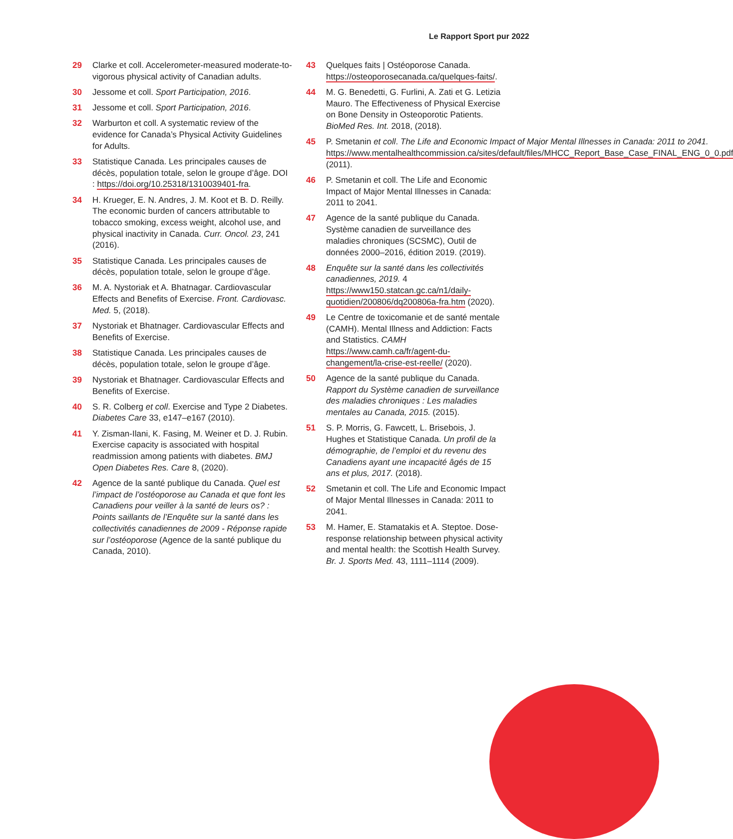Le Rapport Sport pur 2022
29 Clarke et coll. Accelerometer-measured moderate-to-vigorous physical activity of Canadian adults.
30 Jessome et coll. Sport Participation, 2016.
31 Jessome et coll. Sport Participation, 2016.
32 Warburton et coll. A systematic review of the evidence for Canada’s Physical Activity Guidelines for Adults.
33 Statistique Canada. Les principales causes de décès, population totale, selon le groupe d’âge. DOI : https://doi.org/10.25318/1310039401-fra.
34 H. Krueger, E. N. Andres, J. M. Koot et B. D. Reilly. The economic burden of cancers attributable to tobacco smoking, excess weight, alcohol use, and physical inactivity in Canada. Curr. Oncol. 23, 241 (2016).
35 Statistique Canada. Les principales causes de décès, population totale, selon le groupe d’âge.
36 M. A. Nystoriak et A. Bhatnagar. Cardiovascular Effects and Benefits of Exercise. Front. Cardiovasc. Med. 5, (2018).
37 Nystoriak et Bhatnager. Cardiovascular Effects and Benefits of Exercise.
38 Statistique Canada. Les principales causes de décès, population totale, selon le groupe d’âge.
39 Nystoriak et Bhatnager. Cardiovascular Effects and Benefits of Exercise.
40 S. R. Colberg et coll. Exercise and Type 2 Diabetes. Diabetes Care 33, e147–e167 (2010).
41 Y. Zisman-Ilani, K. Fasing, M. Weiner et D. J. Rubin. Exercise capacity is associated with hospital readmission among patients with diabetes. BMJ Open Diabetes Res. Care 8, (2020).
42 Agence de la santé publique du Canada. Quel est l’impact de l’ostéoporose au Canada et que font les Canadiens pour veiller à la santé de leurs os? : Points saillants de l’Enquête sur la santé dans les collectivités canadiennes de 2009 - Réponse rapide sur l’ostéoporose (Agence de la santé publique du Canada, 2010).
43 Quelques faits | Ostéoporose Canada. https://osteoporosecanada.ca/quelques-faits/.
44 M. G. Benedetti, G. Furlini, A. Zati et G. Letizia Mauro. The Effectiveness of Physical Exercise on Bone Density in Osteoporotic Patients. BioMed Res. Int. 2018, (2018).
45 P. Smetanin et coll. The Life and Economic Impact of Major Mental Illnesses in Canada: 2011 to 2041. https://www.mentalhealthcommission.ca/sites/default/files/MHCC_Report_Base_Case_FINAL_ENG_0_0.pdf (2011).
46 P. Smetanin et coll. The Life and Economic Impact of Major Mental Illnesses in Canada: 2011 to 2041.
47 Agence de la santé publique du Canada. Système canadien de surveillance des maladies chroniques (SCSMC), Outil de données 2000–2016, édition 2019. (2019).
48 Enquête sur la santé dans les collectivités canadiennes, 2019. 4 https://www150.statcan.gc.ca/n1/daily-quotidien/200806/dq200806a-fra.htm (2020).
49 Le Centre de toxicomanie et de santé mentale (CAMH). Mental Illness and Addiction: Facts and Statistics. CAMH https://www.camh.ca/fr/agent-du-changement/la-crise-est-reelle/ (2020).
50 Agence de la santé publique du Canada. Rapport du Système canadien de surveillance des maladies chroniques : Les maladies mentales au Canada, 2015. (2015).
51 S. P. Morris, G. Fawcett, L. Brisebois, J. Hughes et Statistique Canada. Un profil de la démographie, de l’emploi et du revenu des Canadiens ayant une incapacité âgés de 15 ans et plus, 2017. (2018).
52 Smetanin et coll. The Life and Economic Impact of Major Mental Illnesses in Canada: 2011 to 2041.
53 M. Hamer, E. Stamatakis et A. Steptoe. Dose-response relationship between physical activity and mental health: the Scottish Health Survey. Br. J. Sports Med. 43, 1111–1114 (2009).